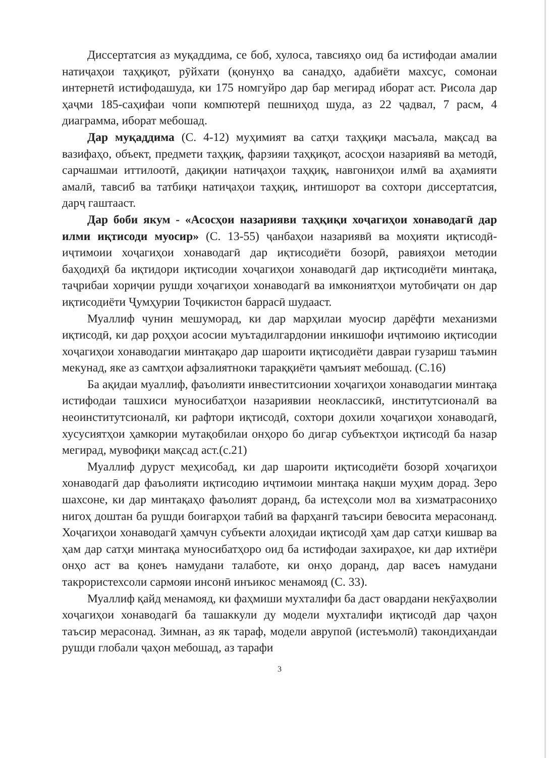Диссертатсия аз муқаддима, се боб, хулоса, тавсияҳо оид ба истифодаи амалии натиҷаҳои таҳқиқот, рӯйхати (қонунҳо ва санадҳо, адабиёти махсус, сомонаи интернетӣ истифодашуда, ки 175 номгуйро дар бар мегирад иборат аст. Рисола дар ҳаҷми 185-саҳифаи чопи компютерӣ пешниҳод шуда, аз 22 ҷадвал, 7 расм, 4 диаграмма, иборат мебошад.
Дар муқаддима (С. 4-12) муҳимият ва сатҳи таҳқиқи масъала, мақсад ва вазифаҳо, объект, предмети таҳқиқ, фарзияи таҳқиқот, асосҳои назариявӣ ва методӣ, сарчашмаи иттилоотӣ, дақиқии натиҷаҳои таҳқиқ, навгониҳои илмӣ ва аҳамияти амалӣ, тавсиб ва татбиқи натиҷаҳои таҳқиқ, интишорот ва сохтори диссертатсия, дарҷ гаштааст.
Дар боби якум - «Асосҳои назарияви таҳқиқи хоҷагиҳои хонаводагӣ дар илми иқтисоди муосир» (С. 13-55) ҷанбаҳои назариявӣ ва моҳияти иқтисодӣ-иҷтимоии хоҷагиҳои хонаводагӣ дар иқтисодиёти бозорӣ, равияҳои методии баҳодиҳӣ ба иқтидори иқтисодии хоҷагиҳои хонаводагӣ дар иқтисодиёти минтақа, таҷрибаи хориҷии рушди хоҷагиҳои хонаводагӣ ва имкониятҳои мутобиҷати он дар иқтисодиёти Ҷумҳурии Тоҷикистон баррасӣ шудааст.
Муаллиф чунин мешуморад, ки дар марҳилаи муосир дарёфти механизми иқтисодӣ, ки дар роҳҳои асосии муътадилгардонии инкишофи иҷтимоию иқтисодии хоҷагиҳои хонаводагии минтақаро дар шароити иқтисодиёти давраи гузариш таъмин мекунад, яке аз самтҳои афзалиятноки тараққиёти ҷамъият мебошад. (С.16)
Ба ақидаи муаллиф, фаъолияти инвеститсионии хоҷагиҳои хонаводагии минтақа истифодаи ташхиси муносибатҳои назариявии неоклассикӣ, институтсионалӣ ва неоинститутсионалӣ, ки рафтори иқтисодӣ, сохтори дохили хоҷагиҳои хонаводагӣ, хусусиятҳои ҳамкории мутақобилаи онҳоро бо дигар субъектҳои иқтисодӣ ба назар мегирад, мувофиқи мақсад аст.(с.21)
Муаллиф дуруст меҳисобад, ки дар шароити иқтисодиёти бозорӣ хоҷагиҳои хонаводагӣ дар фаъолияти иқтисодию иҷтимоии минтақа нақши муҳим дорад. Зеро шахсоне, ки дар минтақаҳо фаъолият доранд, ба истеҳсоли мол ва хизматрасониҳо нигоҳ доштан ба рушди боигарҳои табиӣ ва фарҳангӣ таъсири бевосита мерасонанд. Хоҷагиҳои хонаводагӣ ҳамчун субъекти алоҳидаи иқтисодӣ ҳам дар сатҳи кишвар ва ҳам дар сатҳи минтақа муносибатҳоро оид ба истифодаи захираҳое, ки дар ихтиёри онҳо аст ва қонеъ намудани талаботе, ки онҳо доранд, дар васеъ намудани такрористехсоли сармояи инсонӣ инъикос менамояд (С. 33).
Муаллиф қайд менамояд, ки фаҳмиши мухталифи ба даст овардани некӯаҳволии хоҷагиҳои хонаводагӣ ба ташаккули ду модели мухталифи иқтисодӣ дар ҷаҳон таъсир мерасонад. Зимнан, аз як тараф, модели аврупоӣ (истеъмолӣ) такондиҳандаи рушди глобали ҷаҳон мебошад, аз тарафи
3